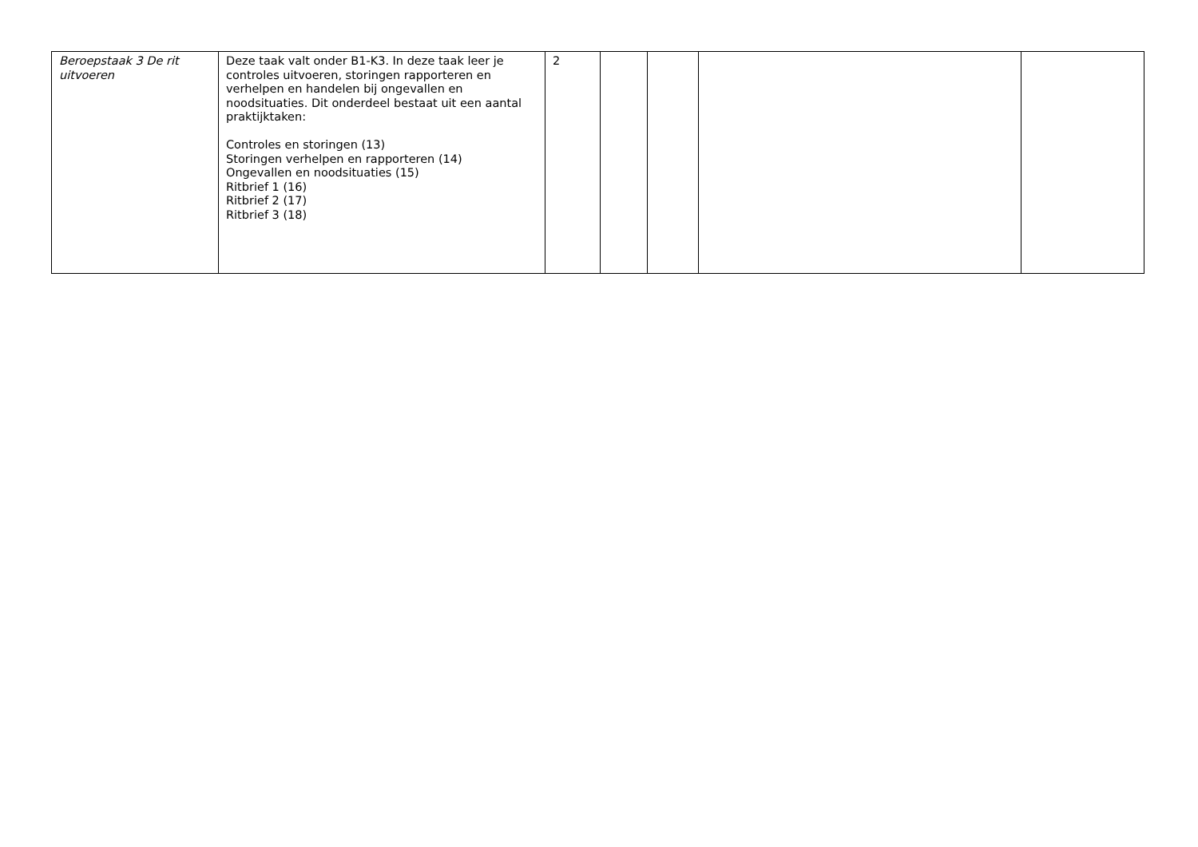| Beroepstaak 3 De rit uitvoeren | Deze taak valt onder B1-K3. In deze taak leer je controles uitvoeren, storingen rapporteren en verhelpen en handelen bij ongevallen en noodsituaties. Dit onderdeel bestaat uit een aantal praktijktaken: Controles en storingen (13) Storingen verhelpen en rapporteren (14) Ongevallen en noodsituaties (15) Ritbrief 1 (16) Ritbrief 2 (17) Ritbrief 3 (18) | 2 | | | | |